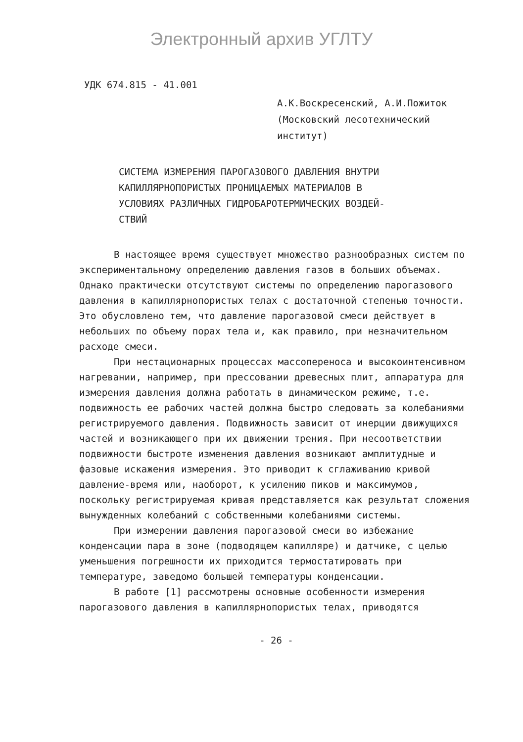Электронный архив УГЛТУ
УДК 674.815 - 41.001
А.К.Воскресенский, А.И.Пожиток
(Московский лесотехнический
институт)
СИСТЕМА ИЗМЕРЕНИЯ ПАРОГАЗОВОГО ДАВЛЕНИЯ ВНУТРИ
КАПИЛЛЯРНОПОРИСТЫХ ПРОНИЦАЕМЫХ МАТЕРИАЛОВ В
УСЛОВИЯХ РАЗЛИЧНЫХ ГИДРОБАРОТЕРМИЧЕСКИХ ВОЗДЕЙ-
СТВИЙ
В настоящее время существует множество разнообразных систем по экспериментальному определению давления газов в больших объемах. Однако практически отсутствуют системы по определению парогазового давления в капиллярнопористых телах с достаточной степенью точности. Это обусловлено тем, что давление парогазовой смеси действует в небольших по объему порах тела и, как правило, при незначительном расходе смеси.
При нестационарных процессах массопереноса и высокоинтенсивном нагревании, например, при прессовании древесных плит, аппаратура для измерения давления должна работать в динамическом режиме, т.е. подвижность ее рабочих частей должна быстро следовать за колебаниями регистрируемого давления. Подвижность зависит от инерции движущихся частей и возникающего при их движении трения. При несоответствии подвижности быстроте изменения давления возникают амплитудные и фазовые искажения измерения. Это приводит к сглаживанию кривой давление-время или, наоборот, к усилению пиков и максимумов, поскольку регистрируемая кривая представляется как результат сложения вынужденных колебаний с собственными колебаниями системы.
При измерении давления парогазовой смеси во избежание конденсации пара в зоне (подводящем капилляре) и датчике, с целью уменьшения погрешности их приходится термостатировать при температуре, заведомо большей температуры конденсации.
В работе [1] рассмотрены основные особенности измерения парогазового давления в капиллярнопористых телах, приводятся
- 26 -